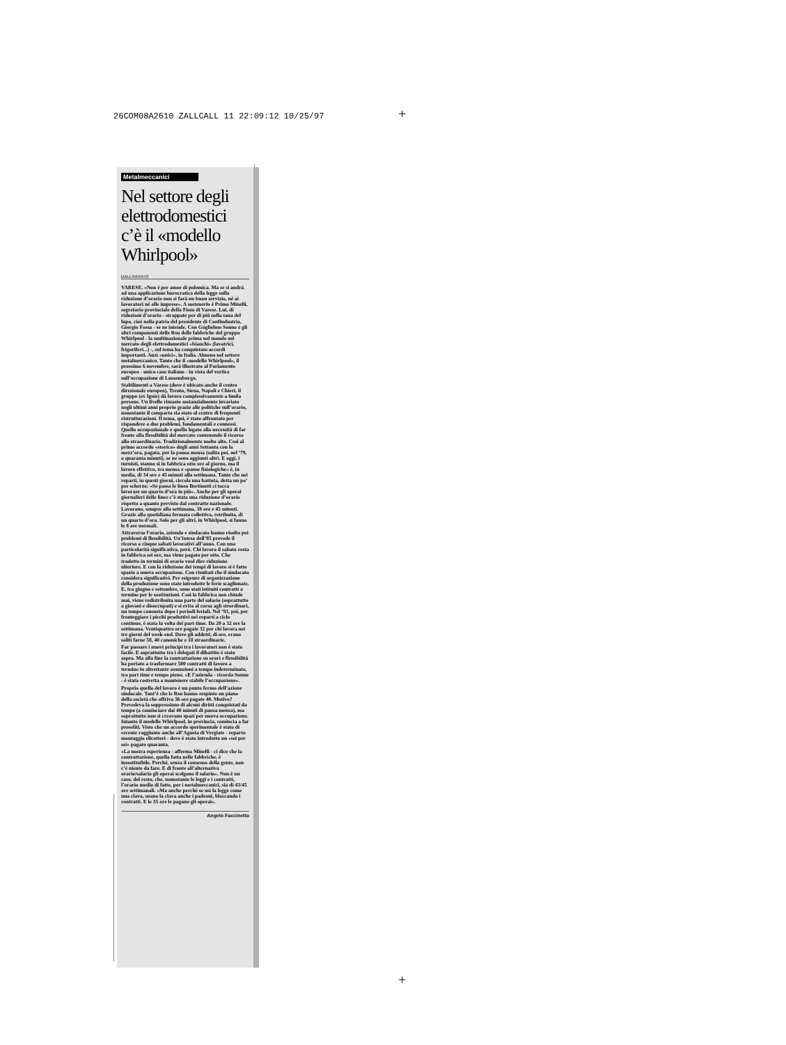26COM08A2610 ZALLCALL 11 22:09:12 10/25/97
+
+
Metalmeccanici
Nel settore degli elettrodomestici c’è il «modello Whirlpool»
DALL’INVIATO
VARESE. «Non è per amor di polemica. Ma se si andrà ad una applicazione burocratica della legge sulla riduzione d’orario non si farà un buon servizio, né ai lavoratori né alle imprese». A sostenerlo è Primo Minelli, segretario provinciale della Fiom di Varese. Lui, di riduzioni d’orario - strappate per di più nella tana del lupo, cioè nella patria del presidente di Confindustria, Giorgio Fossa - se ne intende. Con Guglielmo Sonno e gli altri componenti delle Rsu delle fabbriche del gruppo Whirlpool - la multinazionale prima nel mondo sul mercato degli elettrodomestici «bianchi» (lavatrici, frigoriferi...) -, sul tema ha conquistato accordi importanti. Anzi «unici», in Italia. Almeno nel settore metalmeccanico. Tanto che il «modello Whirlpool», il prossimo 6 novembre, sarà illustrato al Parlamento europeo - unico caso italiano - in vista del vertice sull’occupazione di Lussemburgo.
Stabilimenti a Varese (dove è ubicato anche il centro direzionale europeo), Trento, Siena, Napoli e Chieri, il gruppo (ex Ignis) dà lavoro complessivamente a 6mila persone. Un livello rimasto sostanzialmente invariato negli ultimi anni proprio grazie alle politiche sull’orario, nonostante il comparto sia stato al centro di frequenti ristrutturazioni. Il tema, qui, è stato affrontato per rispondere a due problemi, fondamentali e connessi. Quello occupazionale e quello legato alla necessità di far fronte alla flessibilità del mercato contenendo il ricorso allo straordinario. Tradizionalmente molto alto. Così al primo accordo «storico» degli anni Settanta con la mezz’ora, pagata, per la pausa mensa (salita poi, nel ’79, a quaranta minuti), se ne sono aggiunti altri. E oggi, i turnisti, stanno sì in fabbrica otto ore al giorno, ma il lavoro effettivo, tra mensa e «pause fisiologiche» è, in media, di 34 ore e 45 minuti alla settimana. Tanto che nei reparti, in questi giorni, circola una battuta, detta un po’ per scherzo: «Se passa le linea Bertinotti ci tocca lavorare un quarto d’ora in più». Anche per gli operai giornalieri delle linee c’è stata una riduzione d’orario rispetto a quanto previsto dal contratto nazionale. Lavorano, sempre alla settimana, 38 ore e 45 minuti. Grazie alla quotidiana fermata collettiva, retribuita, di un quarto d’ora. Solo per gli altri, in Whirlpool, si fanno le 8 ore normali.
Attraverso l’orario, azienda e sindacato hanno risolto poi problemi di flessibilità. Un’intesa dell’85 prevede il ricorso a cinque sabati lavorativi all’anno. Con una particolarità significativa, però. Chi lavora il sabato resta in fabbrica sei ore, ma viene pagato per otto. Che tradotto in termini di orario vuol dire riduzione ulteriore. E con la riduzione dei tempi di lavoro si è fatto spazio a nuova occupazione. Con risultati che il sindacato considera significativi. Per esigenze di organizzazione della produzione sono state introdotte le ferie scaglionate. E, tra giugno e settembre, sono stati istituiti contratti a termine per le sostituzioni. Così la fabbrica non chiude mai, viene redistribuita una parte del salario (soprattutto a giovani e disoccupati) e si evita al corsa agli strordinari, un tempo consueta dopo i periodi feriali. Nel ’93, poi, per fronteggiare i picchi produttivi nei reparti a ciclo continuo, è stata la volta dei part-time. Da 20 a 32 ore la settimana. Ventiquattro ore pagate 32 per chi lavora nei tre giorni del week-end. Dove gli addetti, di ore, erano soliti farne 58, 40 canoniche e 18 straordinarie.
Far passare i nuovi principi tra i lavoratori non è stato facile. E soprattutto tra i delegati il dibattito è stato aspro. Ma alla fine la contrattazione su orari e flessibilità ha portato a trasformare 500 contratti di lavoro a termine in altrettante assunzioni a tempo indeterminato, tra part time e tempo pieno. «E l’azienda - ricorda Sonno - è stata costretta a mantenere stabile l’occupazione».
Proprio quello del lavoro è un punto fermo dell’azione sindacale. Tant’è che le Rsu hanno respinto un piano della società che offriva 36 ore pagate 40. Motivo? Prevedeva la soppressione di alcuni diritti conquistati da tempo (a cominciare dai 40 minuti di pausa mensa), ma soprattutto non si creavano spazi per nuova occupazione. Intanto il modello Whirlpool, in provincia, comincia a far proseliti. Visto che un accordo sperimentale è stato di recente raggiunto anche all’Agusta di Vergiate - reparto montaggio elicotteri - dove è stato introdotto un «sei per sei» pagato quaranta.
«La nostra esperienza - afferma Minelli - ci dice che la contrattazione, quella fatta nelle fabbriche, è insostituibile. Perché, senza il consenso della gente, non c’è niente da fare. E di fronte all’alternativa orario/salario gli operai scelgono il salario». Non è un caso, del resto, che, nonostante le leggi e i contratti, l’orario medio di fatto, per i metalmeccanici, sia di 43/45 ore settimanali. «Ma anche perché se usi la legge come una clava, usano la clava anche i padroni, bloccando i contratti. E le 35 ore le pagano gli operai».
Angelo Faccinetto